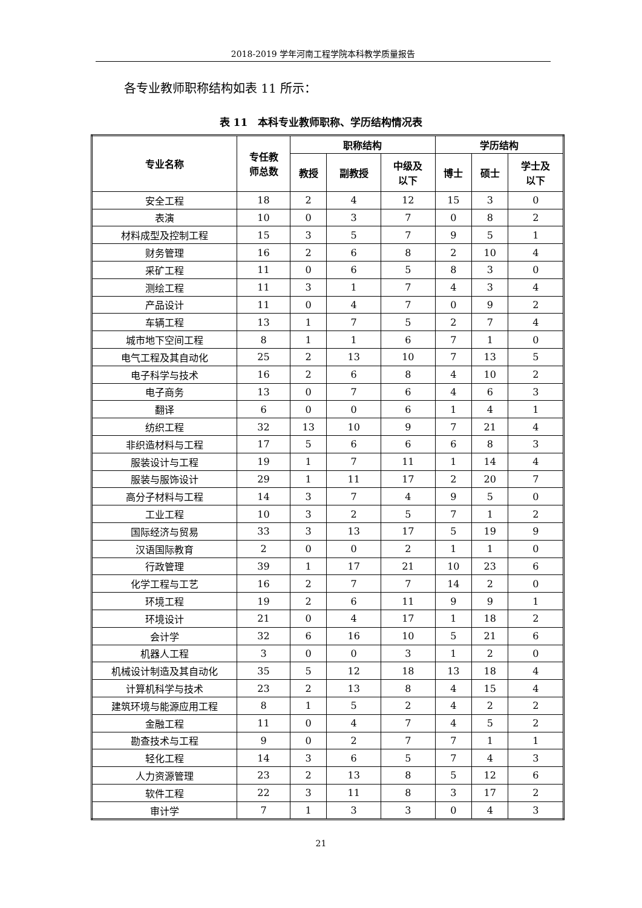2018-2019 学年河南工程学院本科教学质量报告
各专业教师职称结构如表 11 所示：
表 11　本科专业教师职称、学历结构情况表
| 专业名称 | 专任教 师总数 | 职称结构 | | | 学历结构 | | |
| --- | --- | --- | --- | --- | --- | --- | --- |
| | | 教授 | 副教授 | 中级及 以下 | 博士 | 硕士 | 学士及 以下 |
| 安全工程 | 18 | 2 | 4 | 12 | 15 | 3 | 0 |
| 表演 | 10 | 0 | 3 | 7 | 0 | 8 | 2 |
| 材料成型及控制工程 | 15 | 3 | 5 | 7 | 9 | 5 | 1 |
| 财务管理 | 16 | 2 | 6 | 8 | 2 | 10 | 4 |
| 采矿工程 | 11 | 0 | 6 | 5 | 8 | 3 | 0 |
| 测绘工程 | 11 | 3 | 1 | 7 | 4 | 3 | 4 |
| 产品设计 | 11 | 0 | 4 | 7 | 0 | 9 | 2 |
| 车辆工程 | 13 | 1 | 7 | 5 | 2 | 7 | 4 |
| 城市地下空间工程 | 8 | 1 | 1 | 6 | 7 | 1 | 0 |
| 电气工程及其自动化 | 25 | 2 | 13 | 10 | 7 | 13 | 5 |
| 电子科学与技术 | 16 | 2 | 6 | 8 | 4 | 10 | 2 |
| 电子商务 | 13 | 0 | 7 | 6 | 4 | 6 | 3 |
| 翻译 | 6 | 0 | 0 | 6 | 1 | 4 | 1 |
| 纺织工程 | 32 | 13 | 10 | 9 | 7 | 21 | 4 |
| 非织造材料与工程 | 17 | 5 | 6 | 6 | 6 | 8 | 3 |
| 服装设计与工程 | 19 | 1 | 7 | 11 | 1 | 14 | 4 |
| 服装与服饰设计 | 29 | 1 | 11 | 17 | 2 | 20 | 7 |
| 高分子材料与工程 | 14 | 3 | 7 | 4 | 9 | 5 | 0 |
| 工业工程 | 10 | 3 | 2 | 5 | 7 | 1 | 2 |
| 国际经济与贸易 | 33 | 3 | 13 | 17 | 5 | 19 | 9 |
| 汉语国际教育 | 2 | 0 | 0 | 2 | 1 | 1 | 0 |
| 行政管理 | 39 | 1 | 17 | 21 | 10 | 23 | 6 |
| 化学工程与工艺 | 16 | 2 | 7 | 7 | 14 | 2 | 0 |
| 环境工程 | 19 | 2 | 6 | 11 | 9 | 9 | 1 |
| 环境设计 | 21 | 0 | 4 | 17 | 1 | 18 | 2 |
| 会计学 | 32 | 6 | 16 | 10 | 5 | 21 | 6 |
| 机器人工程 | 3 | 0 | 0 | 3 | 1 | 2 | 0 |
| 机械设计制造及其自动化 | 35 | 5 | 12 | 18 | 13 | 18 | 4 |
| 计算机科学与技术 | 23 | 2 | 13 | 8 | 4 | 15 | 4 |
| 建筑环境与能源应用工程 | 8 | 1 | 5 | 2 | 4 | 2 | 2 |
| 金融工程 | 11 | 0 | 4 | 7 | 4 | 5 | 2 |
| 勘查技术与工程 | 9 | 0 | 2 | 7 | 7 | 1 | 1 |
| 轻化工程 | 14 | 3 | 6 | 5 | 7 | 4 | 3 |
| 人力资源管理 | 23 | 2 | 13 | 8 | 5 | 12 | 6 |
| 软件工程 | 22 | 3 | 11 | 8 | 3 | 17 | 2 |
| 审计学 | 7 | 1 | 3 | 3 | 0 | 4 | 3 |
21